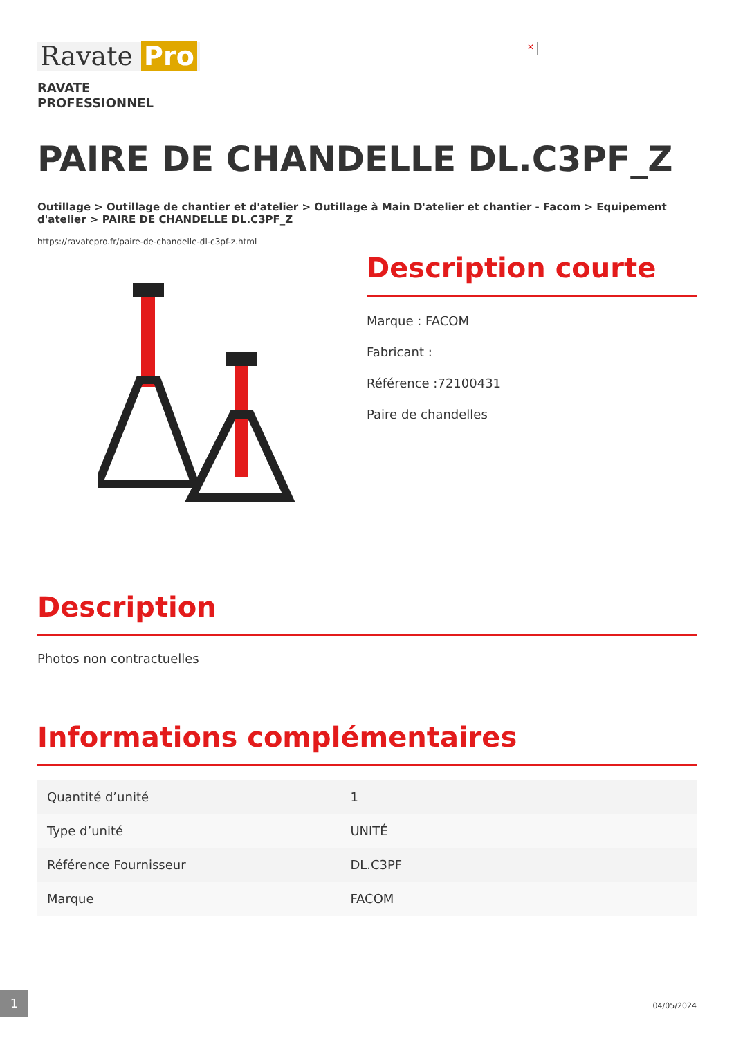Ravate Pro
✕
RAVATE
PROFESSIONNEL
PAIRE DE CHANDELLE DL.C3PF_Z
Outillage > Outillage de chantier et d'atelier > Outillage à Main D'atelier et chantier - Facom > Equipement d'atelier > PAIRE DE CHANDELLE DL.C3PF_Z
https://ravatepro.fr/paire-de-chandelle-dl-c3pf-z.html
Description courte
Marque : FACOM
Fabricant :
Référence :72100431
Paire de chandelles
Description
Photos non contractuelles
Informations complémentaires
| Quantité d’unité | 1 |
| Type d’unité | UNITÉ |
| Référence Fournisseur | DL.C3PF |
| Marque | FACOM |
1
04/05/2024